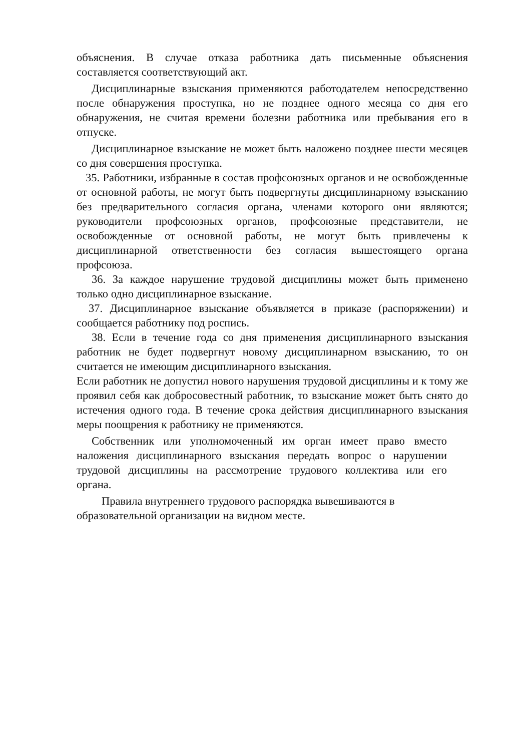объяснения. В случае отказа работника дать письменные объяснения составляется соответствующий акт.
Дисциплинарные взыскания применяются работодателем непосредственно после обнаружения проступка, но не позднее одного месяца со дня его обнаружения, не считая времени болезни работника или пребывания его в отпуске.
Дисциплинарное взыскание не может быть наложено позднее шести месяцев со дня совершения проступка.
35. Работники, избранные в состав профсоюзных органов и не освобожденные от основной работы, не могут быть подвергнуты дисциплинарному взысканию без предварительного согласия органа, членами которого они являются; руководители профсоюзных органов, профсоюзные представители, не освобожденные от основной работы, не могут быть привлечены к дисциплинарной ответственности без согласия вышестоящего органа профсоюза.
36. За каждое нарушение трудовой дисциплины может быть применено только одно дисциплинарное взыскание.
37. Дисциплинарное взыскание объявляется в приказе (распоряжении) и сообщается работнику под роспись.
38. Если в течение года со дня применения дисциплинарного взыскания работник не будет подвергнут новому дисциплинарном взысканию, то он считается не имеющим дисциплинарного взыскания.
Если работник не допустил нового нарушения трудовой дисциплины и к тому же проявил себя как добросовестный работник, то взыскание может быть снято до истечения одного года. В течение срока действия дисциплинарного взыскания меры поощрения к работнику не применяются.
Собственник или уполномоченный им орган имеет право вместо наложения дисциплинарного взыскания передать вопрос о нарушении трудовой дисциплины на рассмотрение трудового коллектива или его органа.
Правила внутреннего трудового распорядка вывешиваются в образовательной организации на видном месте.